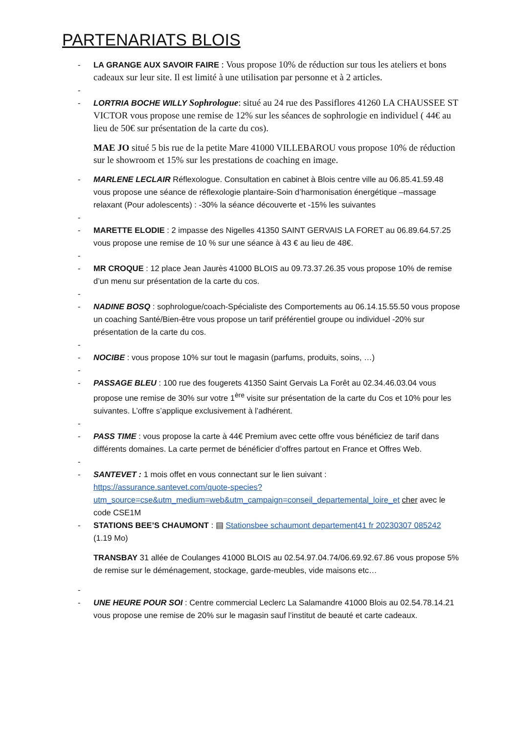PARTENARIATS BLOIS
- LA GRANGE AUX SAVOIR FAIRE : Vous propose 10% de réduction sur tous les ateliers et bons cadeaux sur leur site. Il est limité à une utilisation par personne et à 2 articles.
-
- LORTRIA BOCHE WILLY Sophrologue: situé au 24 rue des Passiflores 41260 LA CHAUSSEE ST VICTOR vous propose une remise de 12% sur les séances de sophrologie en individuel ( 44€ au lieu de 50€ sur présentation de la carte du cos).
MAE JO situé 5 bis rue de la petite Mare 41000 VILLEBAROU vous propose 10% de réduction sur le showroom et 15% sur les prestations de coaching en image.
- MARLENE LECLAIR Réflexologue. Consultation en cabinet à Blois centre ville au 06.85.41.59.48 vous propose une séance de réflexologie plantaire-Soin d’harmonisation énergétique –massage relaxant (Pour adolescents) : -30% la séance découverte et -15% les suivantes
-
- MARETTE ELODIE : 2 impasse des Nigelles 41350 SAINT GERVAIS LA FORET au 06.89.64.57.25 vous propose une remise de 10 % sur une séance à 43 € au lieu de 48€.
-
- MR CROQUE : 12 place Jean Jaurès 41000 BLOIS au 09.73.37.26.35 vous propose 10% de remise d’un menu sur présentation de la carte du cos.
-
- NADINE BOSQ : sophrologue/coach-Spécialiste des Comportements au 06.14.15.55.50 vous propose un coaching Santé/Bien-être vous propose un tarif préférentiel groupe ou individuel -20% sur présentation de la carte du cos.
-
- NOCIBE : vous propose 10% sur tout le magasin (parfums, produits, soins, …)
-
- PASSAGE BLEU : 100 rue des fougerets 41350 Saint Gervais La Forêt au 02.34.46.03.04 vous propose une remise de 30% sur votre 1<sup>ère</sup> visite sur présentation de la carte du Cos et 10% pour les suivantes. L’offre s’applique exclusivement à l’adhérent.
-
- PASS TIME : vous propose la carte à 44€ Premium avec cette offre vous bénéficiez de tarif dans différents domaines. La carte permet de bénéficier d’offres partout en France et Offres Web.
-
- SANTEVET : 1 mois offet en vous connectant sur le lien suivant : https://assurance.santevet.com/quote-species?utm_source=cse&utm_medium=web&utm_campaign=conseil_departemental_loire_et cher avec le code CSE1M
- STATIONS BEE’S CHAUMONT : ▤ Stationsbee schaumont departement41 fr 20230307 085242 (1.19 Mo)
TRANSBAY 31 allée de Coulanges 41000 BLOIS au 02.54.97.04.74/06.69.92.67.86 vous propose 5% de remise sur le déménagement, stockage, garde-meubles, vide maisons etc…
-
- UNE HEURE POUR SOI : Centre commercial Leclerc La Salamandre 41000 Blois au 02.54.78.14.21 vous propose une remise de 20% sur le magasin sauf l’institut de beauté et carte cadeaux.